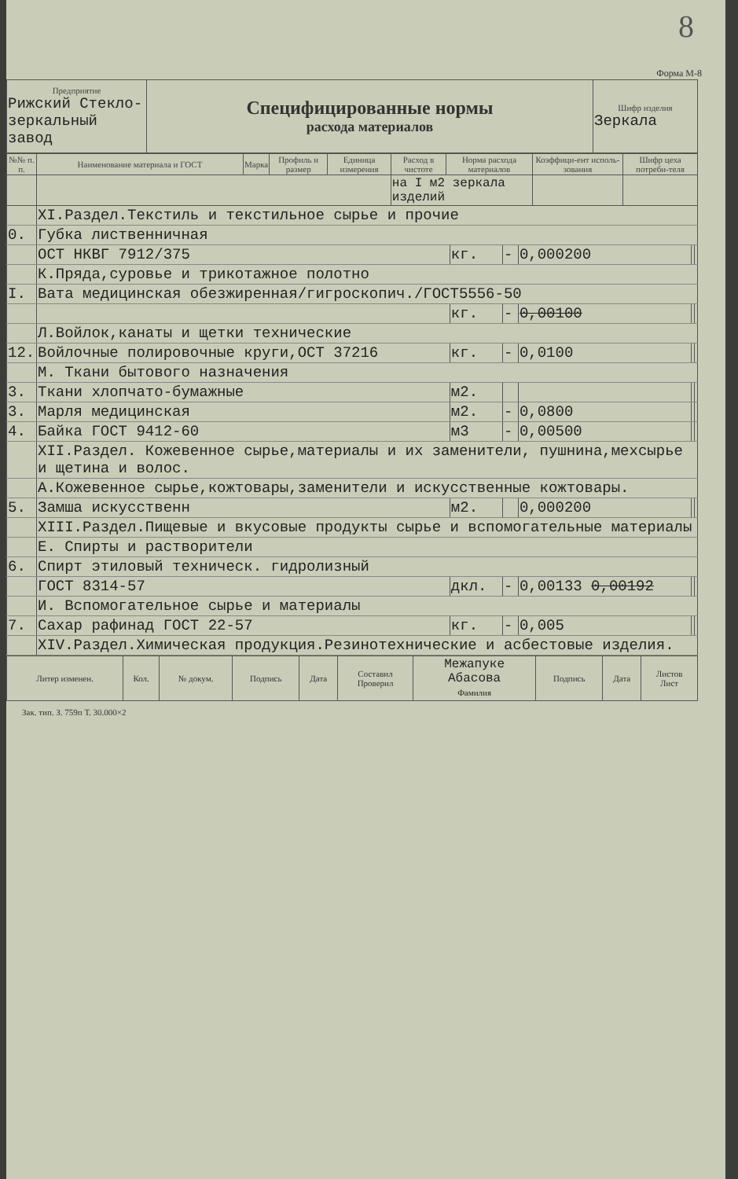8
Форма М-8
| Предприятие Рижский Стекло- зеркальный завод | Специфицированные нормы расхода материалов | Шифр изделия Зеркала |
| №№ п. п. | Наименование материала и ГОСТ | Марка | Профиль и размер | Единица измерения | Расход в чистоте | Норма расхода материалов | Коэффици-ент исполь-зования | Шифр цеха потреби-теля |
| --- | --- | --- | --- | --- | --- | --- | --- | --- |
| | | | | | на I м2 зеркала изделий | | | |
| | XI.Раздел.Текстиль и текстильное сырье и прочие | | | | | |
| 0. | Губка лиственничная | | | | | |
| | ОСТ НКВГ 7912/375 | кг. | - | 0,000200 | | |
| | К.Пряда,суровье и трикотажное полотно | | | | | |
| I. | Вата медицинская обезжиренная/гигроскопич./ГОСТ5556-50 | | | | | |
| | | кг. | - | 0,00100 | | |
| | Л.Войлок,канаты и щетки технические | | | | | |
| 12. | Войлочные полировочные круги,ОСТ 37216 | кг. | - | 0,0100 | | |
| | М. Ткани бытового назначения | | | | | |
| 3. | Ткани хлопчато-бумажные | м2. | | | | |
| 3. | Марля медицинская | м2. | - | 0,0800 | | |
| 4. | Байка ГОСТ 9412-60 | м3 | - | 0,00500 | | |
| | XII.Раздел. Кожевенное сырье,материалы и их заменители, пушнина,мехсырье и щетина и волос. | | | | | |
| | А.Кожевенное сырье,кожтовары,заменители и искусственные кожтовары. | | | | | |
| 5. | Замша искусственн | м2. | | 0,000200 | | |
| | XIII.Раздел.Пищевые и вкусовые продукты сырье и вспомогательные материалы | | | | | |
| | Е. Спирты и растворители | | | | | |
| 6. | Спирт этиловый техническ. гидролизный | | | | | |
| | ГОСТ 8314-57 | дкл. | - | 0,00133 0,00192 | | |
| | И. Вспомогательное сырье и материалы | | | | | |
| 7. | Сахар рафинад ГОСТ 22-57 | кг. | - | 0,005 | | |
| | XIV.Раздел.Химическая продукция.Резинотехнические и асбестовые изделия. | | | | | |
| Литер изменен. | Кол. | № докум. | Подпись | Дата | Составил Проверил | Межапуке Абасова Фамилия | Подпись | Дата | Листов Лист |
Зак. тип. З. 759п Т. 30.000×2